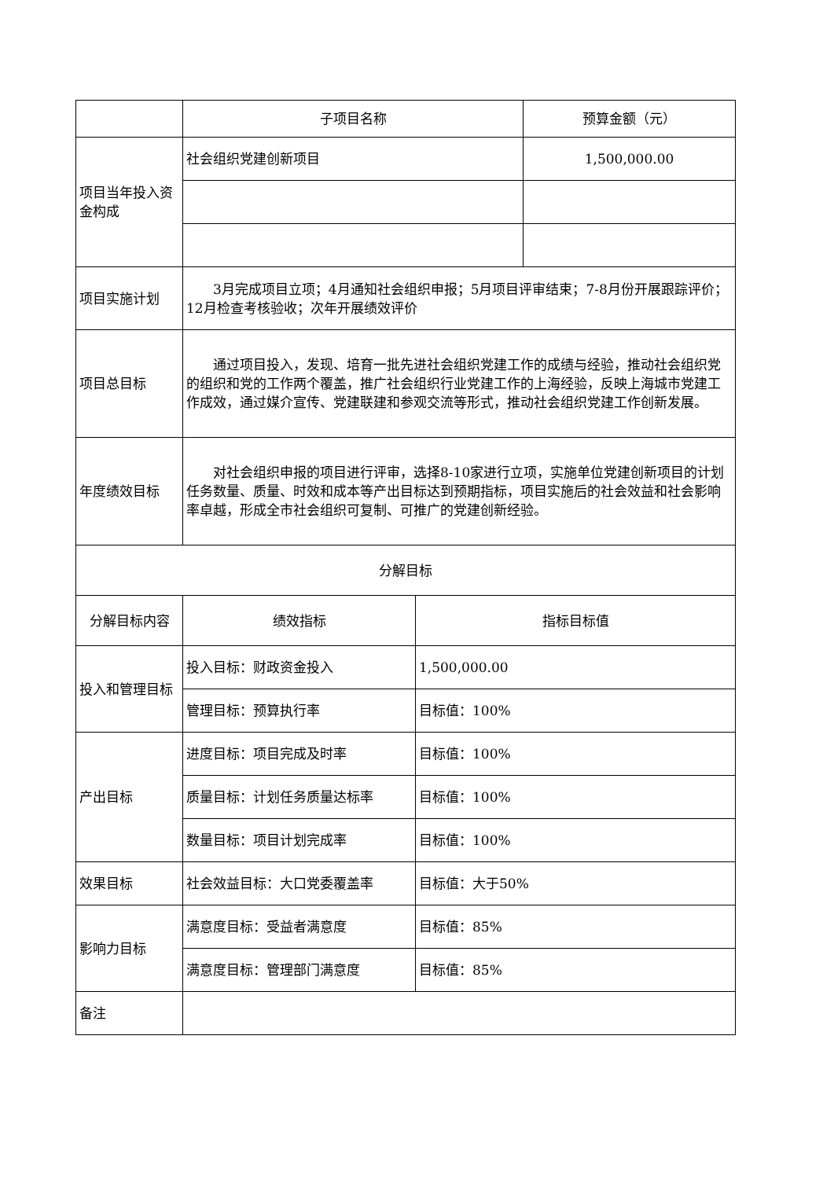| | 子项目名称 | | 预算金额（元） |
| 项目当年投入资金构成 | 社会组织党建创新项目 | | 1,500,000.00 |
| 项目实施计划 | 3月完成项目立项；4月通知社会组织申报；5月项目评审结束；7-8月份开展跟踪评价；12月检查考核验收；次年开展绩效评价 | | |
| 项目总目标 | 通过项目投入，发现、培育一批先进社会组织党建工作的成绩与经验，推动社会组织党的组织和党的工作两个覆盖，推广社会组织行业党建工作的上海经验，反映上海城市党建工作成效，通过媒介宣传、党建联建和参观交流等形式，推动社会组织党建工作创新发展。 | | |
| 年度绩效目标 | 对社会组织申报的项目进行评审，选择8-10家进行立项，实施单位党建创新项目的计划任务数量、质量、时效和成本等产出目标达到预期指标，项目实施后的社会效益和社会影响率卓越，形成全市社会组织可复制、可推广的党建创新经验。 | | |
| 分解目标 | | | |
| 分解目标内容 | 绩效指标 | 指标目标值 | |
| 投入和管理目标 | 投入目标：财政资金投入 | 1,500,000.00 | |
| | 管理目标：预算执行率 | 目标值：100% | |
| 产出目标 | 进度目标：项目完成及时率 | 目标值：100% | |
| | 质量目标：计划任务质量达标率 | 目标值：100% | |
| | 数量目标：项目计划完成率 | 目标值：100% | |
| 效果目标 | 社会效益目标：大口党委覆盖率 | 目标值：大于50% | |
| 影响力目标 | 满意度目标：受益者满意度 | 目标值：85% | |
| | 满意度目标：管理部门满意度 | 目标值：85% | |
| 备注 | | | |